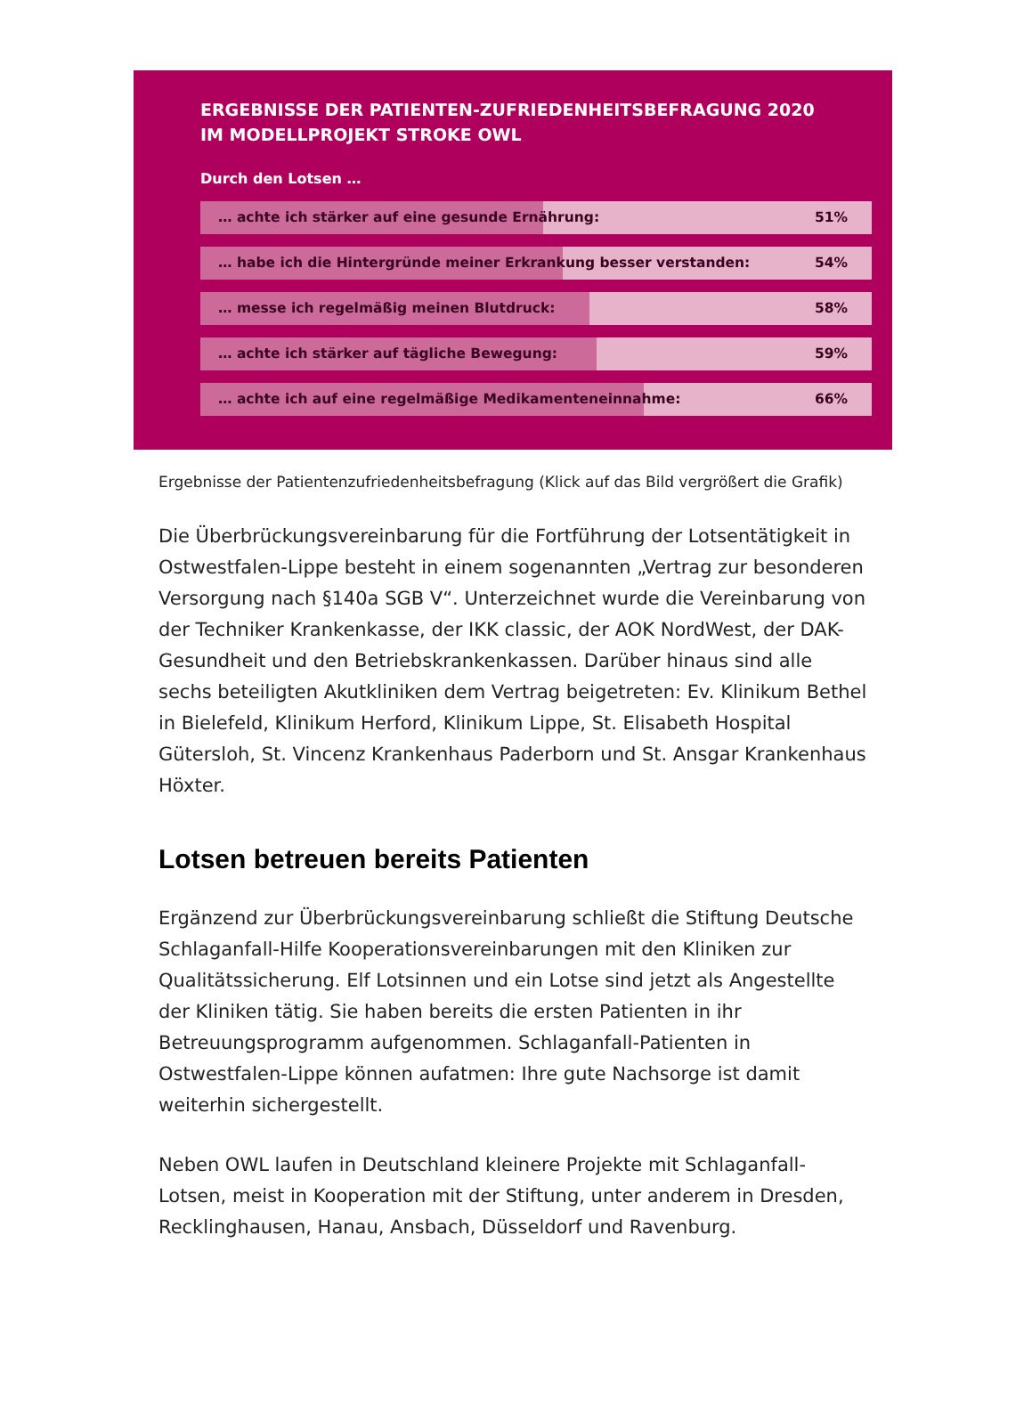ERGEBNISSE DER PATIENTEN-ZUFRIEDENHEITSBEFRAGUNG 2020
IM MODELLPROJEKT STROKE OWL
Durch den Lotsen …
… achte ich stärker auf eine gesunde Ernährung: 51%
… habe ich die Hintergründe meiner Erkrankung besser verstanden: 54%
… messe ich regelmäßig meinen Blutdruck: 58%
… achte ich stärker auf tägliche Bewegung: 59%
… achte ich auf eine regelmäßige Medikamenteneinnahme: 66%
Ergebnisse der Patientenzufriedenheitsbefragung (Klick auf das Bild vergrößert die Grafik)
Die Überbrückungsvereinbarung für die Fortführung der Lotsentätigkeit in Ostwestfalen-Lippe besteht in einem sogenannten „Vertrag zur besonderen Versorgung nach §140a SGB V“. Unterzeichnet wurde die Vereinbarung von der Techniker Krankenkasse, der IKK classic, der AOK NordWest, der DAK-Gesundheit und den Betriebskrankenkassen. Darüber hinaus sind alle sechs beteiligten Akutkliniken dem Vertrag beigetreten: Ev. Klinikum Bethel in Bielefeld, Klinikum Herford, Klinikum Lippe, St. Elisabeth Hospital Gütersloh, St. Vincenz Krankenhaus Paderborn und St. Ansgar Krankenhaus Höxter.
Lotsen betreuen bereits Patienten
Ergänzend zur Überbrückungsvereinbarung schließt die Stiftung Deutsche Schlaganfall-Hilfe Kooperationsvereinbarungen mit den Kliniken zur Qualitätssicherung. Elf Lotsinnen und ein Lotse sind jetzt als Angestellte der Kliniken tätig. Sie haben bereits die ersten Patienten in ihr Betreuungsprogramm aufgenommen. Schlaganfall-Patienten in Ostwestfalen-Lippe können aufatmen: Ihre gute Nachsorge ist damit weiterhin sichergestellt.
Neben OWL laufen in Deutschland kleinere Projekte mit Schlaganfall-Lotsen, meist in Kooperation mit der Stiftung, unter anderem in Dresden, Recklinghausen, Hanau, Ansbach, Düsseldorf und Ravenburg.